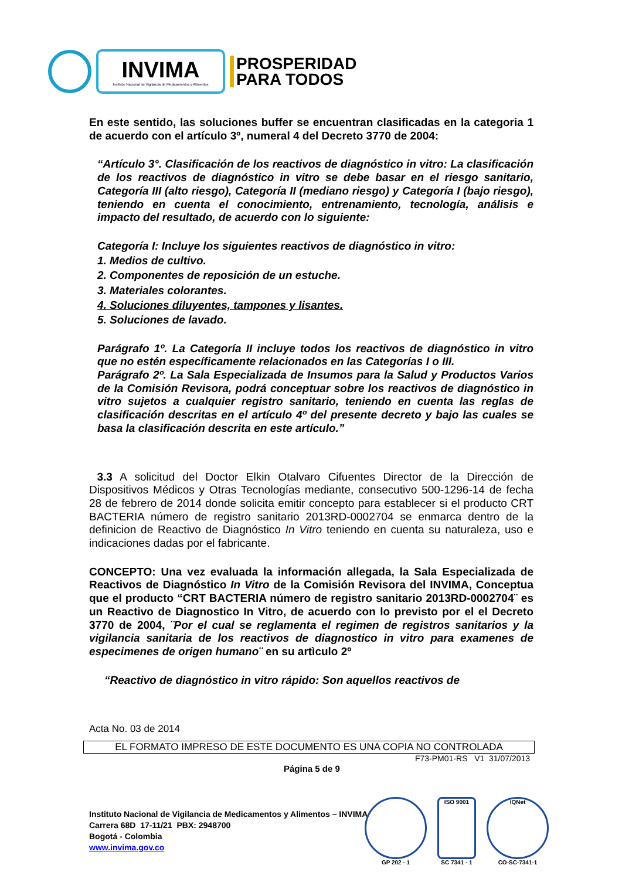INVIMA
Instituto Nacional de Vigilancia de Medicamentos y Alimentos
PROSPERIDAD
PARA TODOS
En este sentido, las soluciones buffer se encuentran clasificadas en la categoria 1 de acuerdo con el artículo 3º, numeral 4 del Decreto 3770 de 2004:
“Artículo 3°. Clasificación de los reactivos de diagnóstico in vitro: La clasificación de los reactivos de diagnóstico in vitro se debe basar en el riesgo sanitario, Categoría III (alto riesgo), Categoría II (mediano riesgo) y Categoría I (bajo riesgo), teniendo en cuenta el conocimiento, entrenamiento, tecnología, análisis e impacto del resultado, de acuerdo con lo siguiente:
Categoría I: Incluye los siguientes reactivos de diagnóstico in vitro:
1. Medios de cultivo.
2. Componentes de reposición de un estuche.
3. Materiales colorantes.
4. Soluciones diluyentes, tampones y lisantes.
5. Soluciones de lavado.
Parágrafo 1º. La Categoría II incluye todos los reactivos de diagnóstico in vitro que no estén específicamente relacionados en las Categorías I o III.
Parágrafo 2º. La Sala Especializada de Insumos para la Salud y Productos Varios de la Comisión Revisora, podrá conceptuar sobre los reactivos de diagnóstico in vitro sujetos a cualquier registro sanitario, teniendo en cuenta las reglas de clasificación descritas en el artículo 4º del presente decreto y bajo las cuales se basa la clasificación descrita en este artículo.”
3.3 A solicitud del Doctor Elkin Otalvaro Cifuentes Director de la Dirección de Dispositivos Médicos y Otras Tecnologías mediante, consecutivo 500-1296-14 de fecha 28 de febrero de 2014 donde solicita emitir concepto para establecer si el producto CRT BACTERIA número de registro sanitario 2013RD-0002704 se enmarca dentro de la definicion de Reactivo de Diagnóstico In Vitro teniendo en cuenta su naturaleza, uso e indicaciones dadas por el fabricante.
CONCEPTO: Una vez evaluada la información allegada, la Sala Especializada de Reactivos de Diagnóstico In Vitro de la Comisión Revisora del INVIMA, Conceptua que el producto “CRT BACTERIA número de registro sanitario 2013RD-0002704¨ es un Reactivo de Diagnostico In Vitro, de acuerdo con lo previsto por el el Decreto 3770 de 2004, ¨Por el cual se reglamenta el regimen de registros sanitarios y la vigilancia sanitaria de los reactivos de diagnostico in vitro para examenes de especimenes de origen humano¨ en su artìculo 2º
“Reactivo de diagnóstico in vitro rápido: Son aquellos reactivos de
Acta No. 03 de 2014
EL FORMATO IMPRESO DE ESTE DOCUMENTO ES UNA COPIA NO CONTROLADA
F73-PM01-RS V1 31/07/2013
Página 5 de 9
Instituto Nacional de Vigilancia de Medicamentos y Alimentos – INVIMA
Carrera 68D 17-11/21 PBX: 2948700
Bogotá - Colombia
www.invima.gov.co
GP 202 - 1
ISO 9001
SC 7341 - 1
IQNet
CO-SC-7341-1